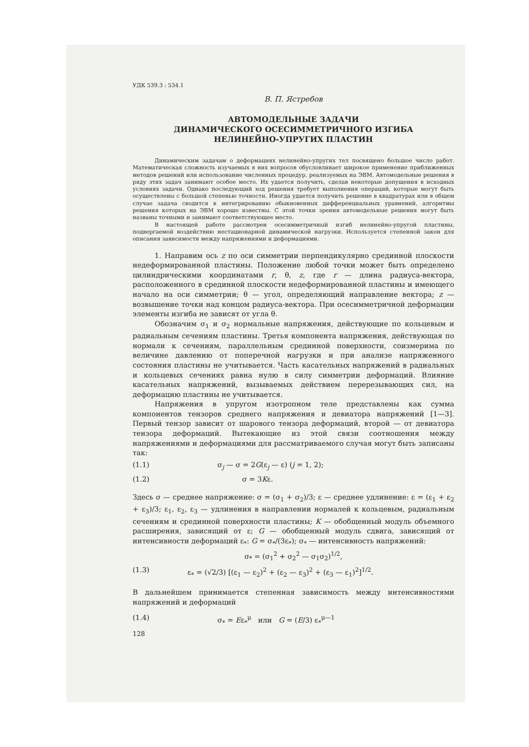УДК 539.3 : 534.1
В. П. Ястребов
АВТОМОДЕЛЬНЫЕ ЗАДАЧИ
ДИНАМИЧЕСКОГО ОСЕСИММЕТРИЧНОГО ИЗГИБА
НЕЛИНЕЙНО-УПРУГИХ ПЛАСТИН
Динамическим задачам о деформациях нелинейно-упругих тел посвящено большое число работ. Математическая сложность изучаемых в них вопросов обусловливает широкое применение приближенных методов решений или использование численных процедур, реализуемых на ЭВМ. Автомодельные решения в ряду этих задач занимают особое место. Их удается получить, сделав некоторые допущения в исходных условиях задачи. Однако последующий ход решения требует выполнения операций, которые могут быть осуществлены с большой степенью точности. Иногда удается получить решение в квадратурах или в общем случае задача сводится к интегрированию обыкновенных дифференциальных уравнений, алгоритмы решения которых на ЭВМ хорошо известны. С этой точки зрения автомодельные решения могут быть названы точными и занимают соответствующее место.
В настоящей работе рассмотрен осесимметричный изгиб нелинейно-упругой пластины, подвергаемой воздействию нестационарной динамической нагрузки. Используется степенной закон для описания зависимости между напряжениями и деформациями.
1. Направим ось z по оси симметрии перпендикулярно срединной плоскости недеформированной пластины. Положение любой точки может быть определено цилиндрическими координатами r, θ, z, где r — длина радиуса-вектора, расположенного в срединной плоскости недеформированной пластины и имеющего начало на оси симметрии; θ — угол, определяющий направление вектора; z — возвышение точки над концом радиуса-вектора. При осесимметричной деформации элементы изгиба не зависят от угла θ.
Обозначим σ<sub>1</sub> и σ<sub>2</sub> нормальные напряжения, действующие по кольцевым и радиальным сечениям пластины. Третья компонента напряжения, действующая по нормали к сечениям, параллельным срединной поверхности, соизмерима по величине давлению от поперечной нагрузки и при анализе напряженного состояния пластины не учитывается. Часть касательных напряжений в радиальных и кольцевых сечениях равна нулю в силу симметрии деформаций. Влияние касательных напряжений, вызываемых действием перерезывающих сил, на деформацию пластины не учитывается.
Напряжения в упругом изотропном теле представлены как сумма компонентов тензоров среднего напряжения и девиатора напряжений [1—3]. Первый тензор зависит от шарового тензора деформаций, второй — от девиатора тензора деформаций. Вытекающие из этой связи соотношения между напряжениями и деформациями для рассматриваемого случая могут быть записаны так:
(1.1) σ<sub>j</sub> — σ = 2G(ε<sub>j</sub> — ε) (j = 1, 2);
(1.2) σ = 3Kε.
Здесь σ — среднее напряжение: σ = (σ<sub>1</sub> + σ<sub>2</sub>)/3; ε — среднее удлинение: ε = (ε<sub>1</sub> + ε<sub>2</sub> + ε<sub>3</sub>)/3; ε<sub>1</sub>, ε<sub>2</sub>, ε<sub>3</sub> — удлинения в направлении нормалей к кольцевым, радиальным сечениям и срединной поверхности пластины; K — обобщенный модуль объемного расширения, зависящий от ε; G — обобщенный модуль сдвига, зависящий от интенсивности деформаций ε<sub>*</sub>: G = σ<sub>*</sub>/(3ε<sub>*</sub>); σ<sub>*</sub> — интенсивность напряжений:
σ<sub>*</sub> = (σ<sub>1</sub><sup>2</sup> + σ<sub>2</sub><sup>2</sup> — σ<sub>1</sub>σ<sub>2</sub>)<sup>1/2</sup>,
(1.3) ε<sub>*</sub> = (√2/3) [(ε<sub>1</sub> — ε<sub>2</sub>)<sup>2</sup> + (ε<sub>2</sub> — ε<sub>3</sub>)<sup>2</sup> + (ε<sub>3</sub> — ε<sub>1</sub>)<sup>2</sup>]<sup>1/2</sup>.
В дальнейшем принимается степенная зависимость между интенсивностями напряжений и деформаций
(1.4) σ<sub>*</sub> = Eε<sub>*</sub><sup>μ</sup> или G = (E/3) ε<sub>*</sub><sup>μ—1</sup>
128